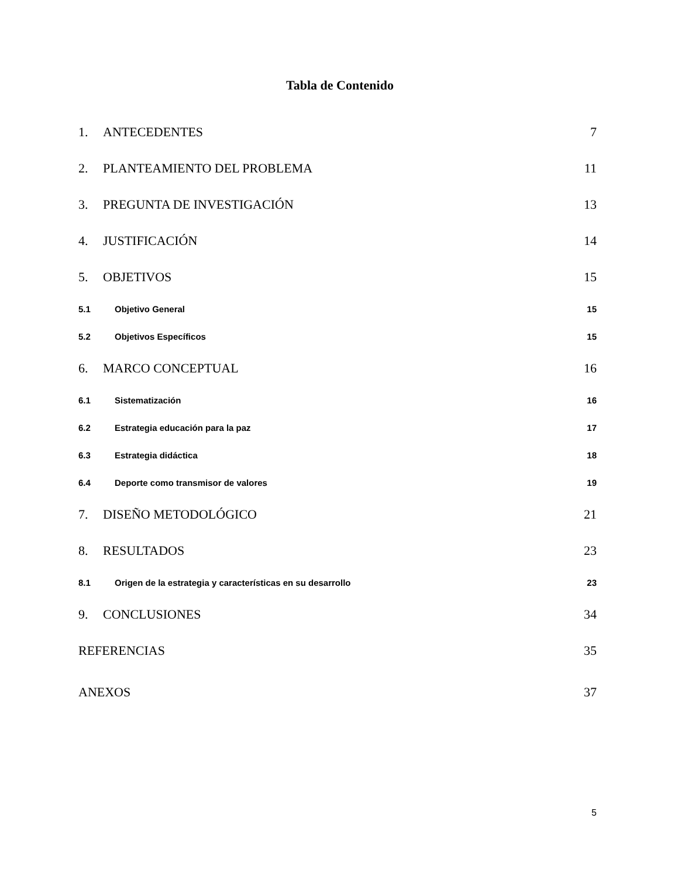Tabla de Contenido
1. ANTECEDENTES 7
2. PLANTEAMIENTO DEL PROBLEMA 11
3. PREGUNTA DE INVESTIGACIÓN 13
4. JUSTIFICACIÓN 14
5. OBJETIVOS 15
5.1 Objetivo General 15
5.2 Objetivos Específicos 15
6. MARCO CONCEPTUAL 16
6.1 Sistematización 16
6.2 Estrategia educación para la paz 17
6.3 Estrategia didáctica 18
6.4 Deporte como transmisor de valores 19
7. DISEÑO METODOLÓGICO 21
8. RESULTADOS 23
8.1 Origen de la estrategia y características en su desarrollo 23
9. CONCLUSIONES 34
REFERENCIAS 35
ANEXOS 37
5